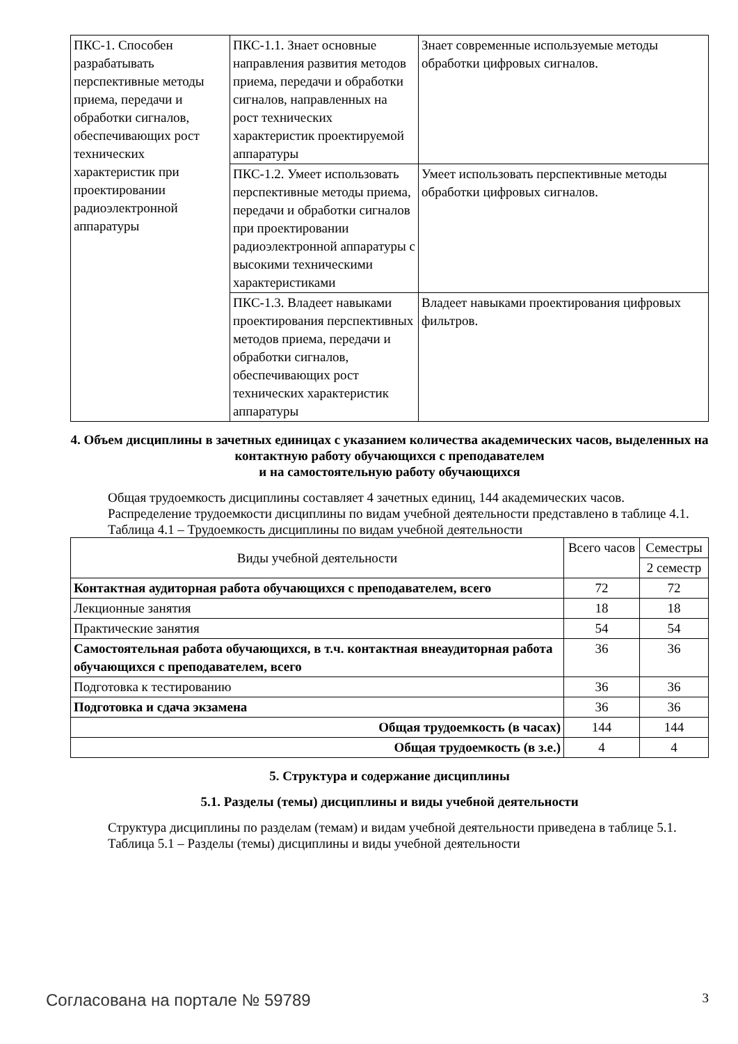| ПКС-1. Способен разрабатывать перспективные методы приема, передачи и обработки сигналов, обеспечивающих рост технических характеристик при проектировании радиоэлектронной аппаратуры | ПКС-1.1. Знает основные направления развития методов приема, передачи и обработки сигналов, направленных на рост технических характеристик проектируемой аппаратуры | Знает современные используемые методы обработки цифровых сигналов. |
| | ПКС-1.2. Умеет использовать перспективные методы приема, передачи и обработки сигналов при проектировании радиоэлектронной аппаратуры с высокими техническими характеристиками | Умеет использовать перспективные методы обработки цифровых сигналов. |
| | ПКС-1.3. Владеет навыками проектирования перспективных методов приема, передачи и обработки сигналов, обеспечивающих рост технических характеристик аппаратуры | Владеет навыками проектирования цифровых фильтров. |
4. Объем дисциплины в зачетных единицах с указанием количества академических часов, выделенных на контактную работу обучающихся с преподавателем
и на самостоятельную работу обучающихся
Общая трудоемкость дисциплины составляет 4 зачетных единиц, 144 академических часов.
Распределение трудоемкости дисциплины по видам учебной деятельности представлено в таблице 4.1.
Таблица 4.1 – Трудоемкость дисциплины по видам учебной деятельности
| Виды учебной деятельности | Всего часов | Семестры |
| --- | --- | --- |
| | | 2 семестр |
| Контактная аудиторная работа обучающихся с преподавателем, всего | 72 | 72 |
| Лекционные занятия | 18 | 18 |
| Практические занятия | 54 | 54 |
| Самостоятельная работа обучающихся, в т.ч. контактная внеаудиторная работа обучающихся с преподавателем, всего | 36 | 36 |
| Подготовка к тестированию | 36 | 36 |
| Подготовка и сдача экзамена | 36 | 36 |
| Общая трудоемкость (в часах) | 144 | 144 |
| Общая трудоемкость (в з.е.) | 4 | 4 |
5. Структура и содержание дисциплины
5.1. Разделы (темы) дисциплины и виды учебной деятельности
Структура дисциплины по разделам (темам) и видам учебной деятельности приведена в таблице 5.1.
Таблица 5.1 – Разделы (темы) дисциплины и виды учебной деятельности
Согласована на портале № 59789 3